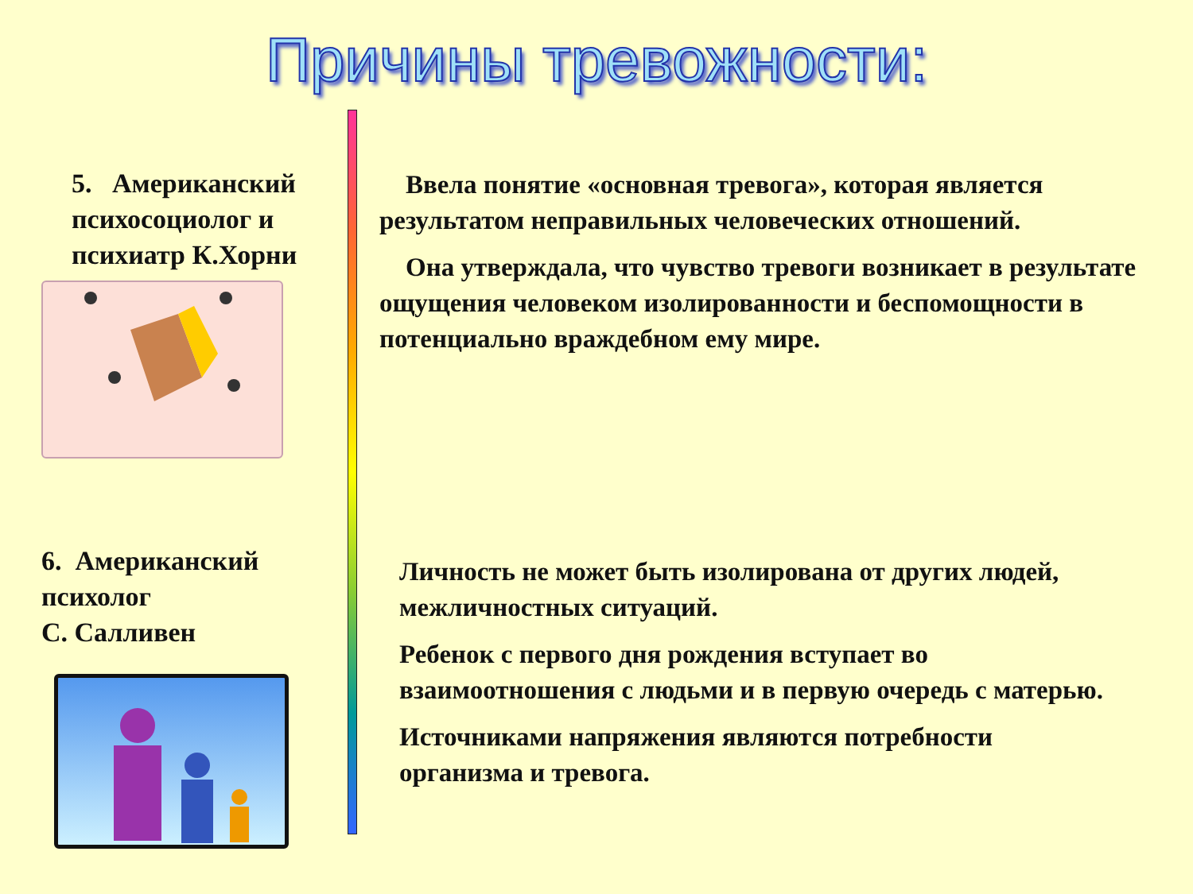Причины тревожности:
5. Американский психосоциолог и психиатр К.Хорни
6. Американский психолог
С. Салливен
Ввела понятие «основная тревога», которая является результатом неправильных человеческих отношений.
Она утверждала, что чувство тревоги возникает в результате ощущения человеком изолированности и беспомощности в потенциально враждебном ему мире.
Личность не может быть изолирована от других людей, межличностных ситуаций.
Ребенок с первого дня рождения вступает во взаимоотношения с людьми и в первую очередь с матерью.
Источниками напряжения являются потребности организма и тревога.